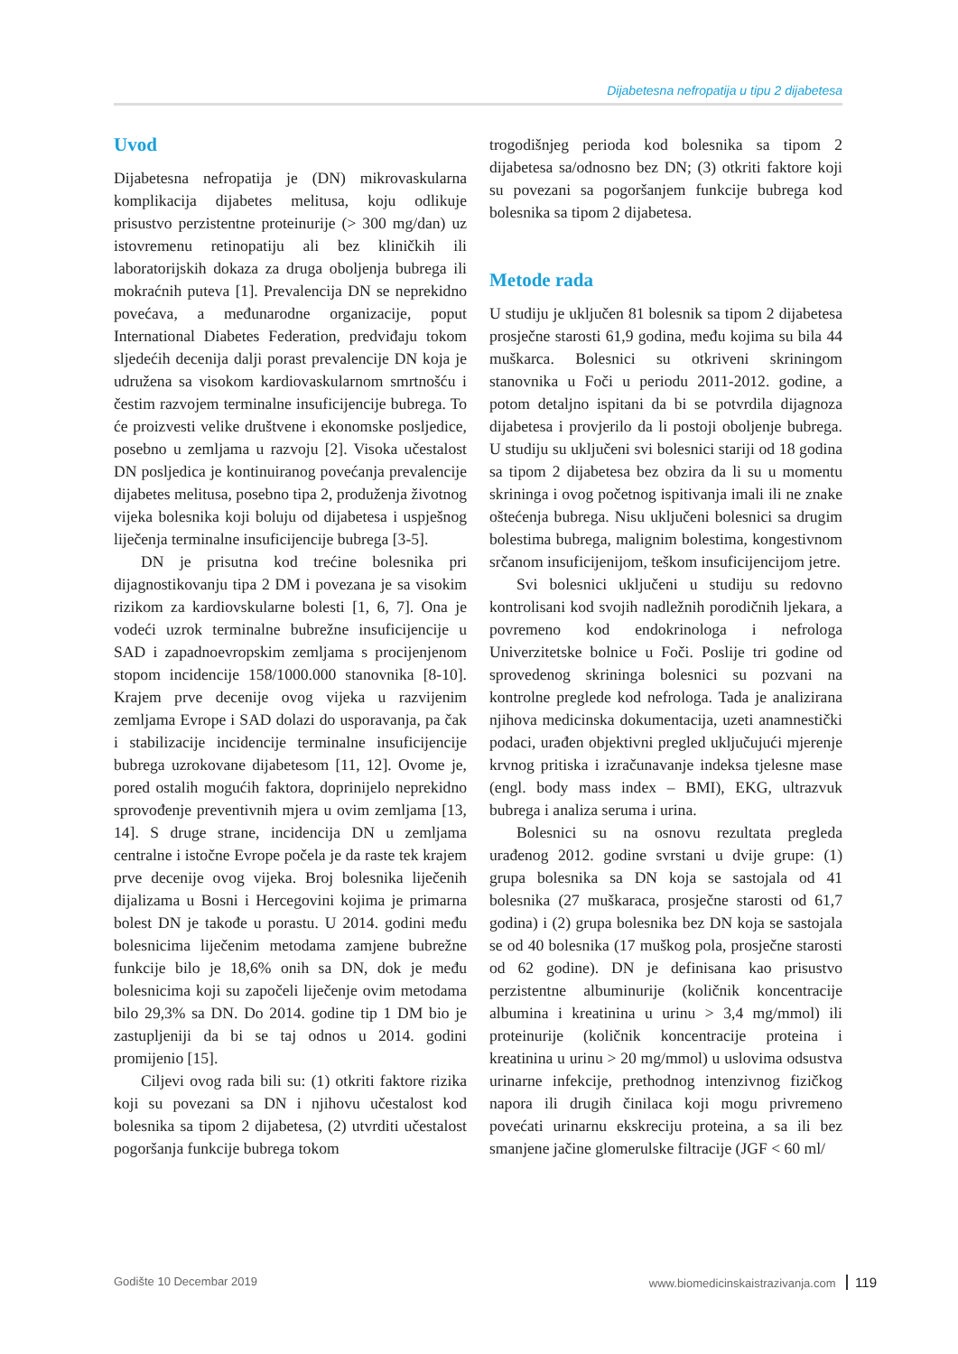Dijabetesna nefropatija u tipu 2 dijabetesa
Uvod
Dijabetesna nefropatija je (DN) mikrovaskularna komplikacija dijabetes melitusa, koju odlikuje prisustvo perzistentne proteinurije (> 300 mg/dan) uz istovremenu retinopatiju ali bez kliničkih ili laboratorijskih dokaza za druga oboljenja bubrega ili mokraćnih puteva [1]. Prevalencija DN se neprekidno povećava, a međunarodne organizacije, poput International Diabetes Federation, predviđaju tokom sljedećih decenija dalji porast prevalencije DN koja je udružena sa visokom kardiovaskularnom smrtnošću i čestim razvojem terminalne insuficijencije bubrega. To će proizvesti velike društvene i ekonomske posljedice, posebno u zemljama u razvoju [2]. Visoka učestalost DN posljedica je kontinuiranog povećanja prevalencije dijabetes melitusa, posebno tipa 2, produženja životnog vijeka bolesnika koji boluju od dijabetesa i uspješnog liječenja terminalne insuficijencije bubrega [3-5].
DN je prisutna kod trećine bolesnika pri dijagnostikovanju tipa 2 DM i povezana je sa visokim rizikom za kardiovskularne bolesti [1, 6, 7]. Ona je vodeći uzrok terminalne bubrežne insuficijencije u SAD i zapadnoevropskim zemljama s procijenjenom stopom incidencije 158/1000.000 stanovnika [8-10]. Krajem prve decenije ovog vijeka u razvijenim zemljama Evrope i SAD dolazi do usporavanja, pa čak i stabilizacije incidencije terminalne insuficijencije bubrega uzrokovane dijabetesom [11, 12]. Ovome je, pored ostalih mogućih faktora, doprinijelo neprekidno sprovođenje preventivnih mjera u ovim zemljama [13, 14]. S druge strane, incidencija DN u zemljama centralne i istočne Evrope počela je da raste tek krajem prve decenije ovog vijeka. Broj bolesnika liječenih dijalizama u Bosni i Hercegovini kojima je primarna bolest DN je takođe u porastu. U 2014. godini među bolesnicima liječenim metodama zamjene bubrežne funkcije bilo je 18,6% onih sa DN, dok je među bolesnicima koji su započeli liječenje ovim metodama bilo 29,3% sa DN. Do 2014. godine tip 1 DM bio je zastupljeniji da bi se taj odnos u 2014. godini promijenio [15].
Ciljevi ovog rada bili su: (1) otkriti faktore rizika koji su povezani sa DN i njihovu učestalost kod bolesnika sa tipom 2 dijabetesa, (2) utvrditi učestalost pogoršanja funkcije bubrega tokom
trogodišnjeg perioda kod bolesnika sa tipom 2 dijabetesa sa/odnosno bez DN; (3) otkriti faktore koji su povezani sa pogoršanjem funkcije bubrega kod bolesnika sa tipom 2 dijabetesa.
Metode rada
U studiju je uključen 81 bolesnik sa tipom 2 dijabetesa prosječne starosti 61,9 godina, među kojima su bila 44 muškarca. Bolesnici su otkriveni skriningom stanovnika u Foči u periodu 2011-2012. godine, a potom detaljno ispitani da bi se potvrdila dijagnoza dijabetesa i provjerilo da li postoji oboljenje bubrega. U studiju su uključeni svi bolesnici stariji od 18 godina sa tipom 2 dijabetesa bez obzira da li su u momentu skrininga i ovog početnog ispitivanja imali ili ne znake oštećenja bubrega. Nisu uključeni bolesnici sa drugim bolestima bubrega, malignim bolestima, kongestivnom srčanom insuficijenijom, teškom insuficijencijom jetre.
Svi bolesnici uključeni u studiju su redovno kontrolisani kod svojih nadležnih porodičnih ljekara, a povremeno kod endokrinologa i nefrologa Univerzitetske bolnice u Foči. Poslije tri godine od sprovedenog skrininga bolesnici su pozvani na kontrolne preglede kod nefrologa. Tada je analizirana njihova medicinska dokumentacija, uzeti anamnestički podaci, urađen objektivni pregled uključujući mjerenje krvnog pritiska i izračunavanje indeksa tjelesne mase (engl. body mass index – BMI), EKG, ultrazvuk bubrega i analiza seruma i urina.
Bolesnici su na osnovu rezultata pregleda urađenog 2012. godine svrstani u dvije grupe: (1) grupa bolesnika sa DN koja se sastojala od 41 bolesnika (27 muškaraca, prosječne starosti od 61,7 godina) i (2) grupa bolesnika bez DN koja se sastojala se od 40 bolesnika (17 muškog pola, prosječne starosti od 62 godine). DN je definisana kao prisustvo perzistentne albuminurije (količnik koncentracije albumina i kreatinina u urinu > 3,4 mg/mmol) ili proteinurije (količnik koncentracije proteina i kreatinina u urinu > 20 mg/mmol) u uslovima odsustva urinarne infekcije, prethodnog intenzivnog fizičkog napora ili drugih činilaca koji mogu privremeno povećati urinarnu ekskreciju proteina, a sa ili bez smanjene jačine glomerulske filtracije (JGF < 60 ml/
Godište 10 Decembar 2019 www.biomedicinskaistrazivanja.com 119